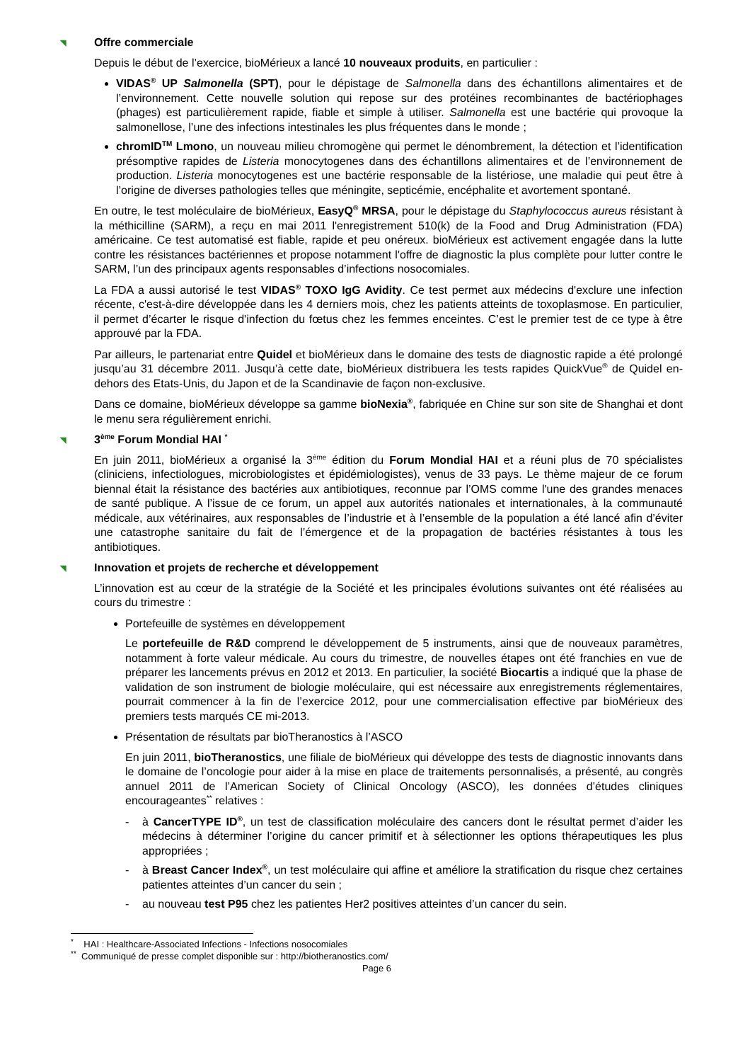◥ Offre commerciale
Depuis le début de l’exercice, bioMérieux a lancé 10 nouveaux produits, en particulier :
VIDAS<sup>®</sup> UP Salmonella (SPT), pour le dépistage de Salmonella dans des échantillons alimentaires et de l’environnement. Cette nouvelle solution qui repose sur des protéines recombinantes de bactériophages (phages) est particulièrement rapide, fiable et simple à utiliser. Salmonella est une bactérie qui provoque la salmonellose, l’une des infections intestinales les plus fréquentes dans le monde ;
chromID<sup>TM</sup> Lmono, un nouveau milieu chromogène qui permet le dénombrement, la détection et l’identification présomptive rapides de Listeria monocytogenes dans des échantillons alimentaires et de l’environnement de production. Listeria monocytogenes est une bactérie responsable de la listériose, une maladie qui peut être à l’origine de diverses pathologies telles que méningite, septicémie, encéphalite et avortement spontané.
En outre, le test moléculaire de bioMérieux, EasyQ<sup>®</sup> MRSA, pour le dépistage du Staphylococcus aureus résistant à la méthicilline (SARM), a reçu en mai 2011 l'enregistrement 510(k) de la Food and Drug Administration (FDA) américaine. Ce test automatisé est fiable, rapide et peu onéreux. bioMérieux est activement engagée dans la lutte contre les résistances bactériennes et propose notamment l'offre de diagnostic la plus complète pour lutter contre le SARM, l’un des principaux agents responsables d’infections nosocomiales.
La FDA a aussi autorisé le test VIDAS<sup>®</sup> TOXO IgG Avidity. Ce test permet aux médecins d'exclure une infection récente, c'est-à-dire développée dans les 4 derniers mois, chez les patients atteints de toxoplasmose. En particulier, il permet d’écarter le risque d'infection du fœtus chez les femmes enceintes. C’est le premier test de ce type à être approuvé par la FDA.
Par ailleurs, le partenariat entre Quidel et bioMérieux dans le domaine des tests de diagnostic rapide a été prolongé jusqu’au 31 décembre 2011. Jusqu’à cette date, bioMérieux distribuera les tests rapides QuickVue<sup>®</sup> de Quidel en-dehors des Etats-Unis, du Japon et de la Scandinavie de façon non-exclusive.
Dans ce domaine, bioMérieux développe sa gamme bioNexia<sup>®</sup>, fabriquée en Chine sur son site de Shanghai et dont le menu sera régulièrement enrichi.
◥ 3<sup>ème</sup> Forum Mondial HAI <sup>*</sup>
En juin 2011, bioMérieux a organisé la 3<sup>ème</sup> édition du Forum Mondial HAI et a réuni plus de 70 spécialistes (cliniciens, infectiologues, microbiologistes et épidémiologistes), venus de 33 pays. Le thème majeur de ce forum biennal était la résistance des bactéries aux antibiotiques, reconnue par l’OMS comme l'une des grandes menaces de santé publique. A l’issue de ce forum, un appel aux autorités nationales et internationales, à la communauté médicale, aux vétérinaires, aux responsables de l’industrie et à l’ensemble de la population a été lancé afin d’éviter une catastrophe sanitaire du fait de l’émergence et de la propagation de bactéries résistantes à tous les antibiotiques.
◥ Innovation et projets de recherche et développement
L’innovation est au cœur de la stratégie de la Société et les principales évolutions suivantes ont été réalisées au cours du trimestre :
Portefeuille de systèmes en développement
Le portefeuille de R&D comprend le développement de 5 instruments, ainsi que de nouveaux paramètres, notamment à forte valeur médicale. Au cours du trimestre, de nouvelles étapes ont été franchies en vue de préparer les lancements prévus en 2012 et 2013. En particulier, la société Biocartis a indiqué que la phase de validation de son instrument de biologie moléculaire, qui est nécessaire aux enregistrements réglementaires, pourrait commencer à la fin de l’exercice 2012, pour une commercialisation effective par bioMérieux des premiers tests marqués CE mi-2013.
Présentation de résultats par bioTheranostics à l’ASCO
En juin 2011, bioTheranostics, une filiale de bioMérieux qui développe des tests de diagnostic innovants dans le domaine de l’oncologie pour aider à la mise en place de traitements personnalisés, a présenté, au congrès annuel 2011 de l’American Society of Clinical Oncology (ASCO), les données d’études cliniques encourageantes<sup>**</sup> relatives :
- à CancerTYPE ID<sup>®</sup>, un test de classification moléculaire des cancers dont le résultat permet d’aider les médecins à déterminer l’origine du cancer primitif et à sélectionner les options thérapeutiques les plus appropriées ;
- à Breast Cancer Index<sup>®</sup>, un test moléculaire qui affine et améliore la stratification du risque chez certaines patientes atteintes d’un cancer du sein ;
- au nouveau test P95 chez les patientes Her2 positives atteintes d’un cancer du sein.
<sup>*</sup> HAI : Healthcare-Associated Infections - Infections nosocomiales
<sup>**</sup> Communiqué de presse complet disponible sur : http://biotheranostics.com/
Page 6